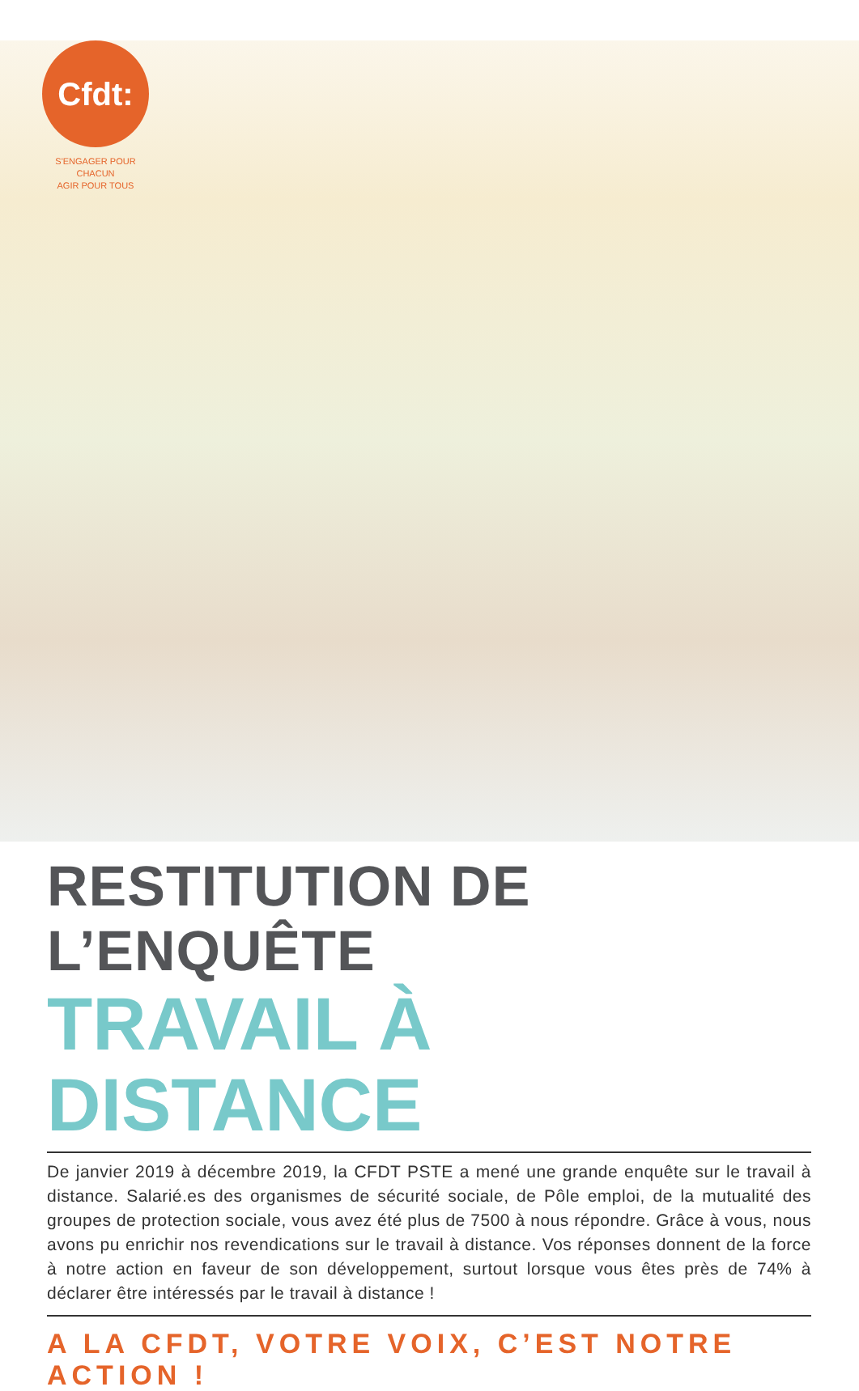Cfdt:
S'ENGAGER POUR CHACUN
AGIR POUR TOUS
RESTITUTION DE L’ENQUÊTE
TRAVAIL À DISTANCE
De janvier 2019 à décembre 2019, la CFDT PSTE a mené une grande enquête sur le travail à distance. Salarié.es des organismes de sécurité sociale, de Pôle emploi, de la mutualité des groupes de protection sociale, vous avez été plus de 7500 à nous répondre. Grâce à vous, nous avons pu enrichir nos revendications sur le travail à distance. Vos réponses donnent de la force à notre action en faveur de son développement, surtout lorsque vous êtes près de 74% à déclarer être intéressés par le travail à distance !
A LA CFDT, VOTRE VOIX, C’EST NOTRE ACTION !